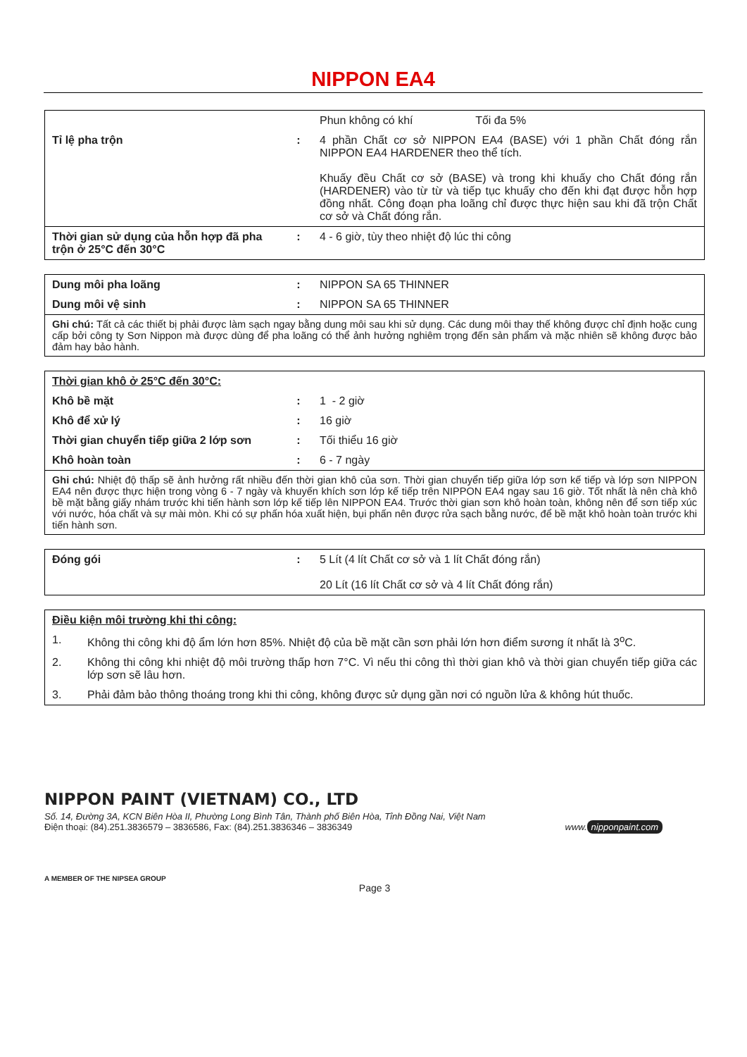NIPPON EA4
| | | Phun không có khí Tối đa 5% |
| Tỉ lệ pha trộn | : | 4 phần Chất cơ sở NIPPON EA4 (BASE) với 1 phần Chất đóng rắn NIPPON EA4 HARDENER theo thể tích. Khuấy đều Chất cơ sở (BASE) và trong khi khuấy cho Chất đóng rắn (HARDENER) vào từ từ và tiếp tục khuấy cho đến khi đạt được hỗn hợp đồng nhất. Công đoạn pha loãng chỉ được thực hiện sau khi đã trộn Chất cơ sở và Chất đóng rắn. |
| Thời gian sử dụng của hỗn hợp đã pha trộn ở 25°C đến 30°C | : | 4 - 6 giờ, tùy theo nhiệt độ lúc thi công |
| Dung môi pha loãng | : | NIPPON SA 65 THINNER |
| Dung môi vệ sinh | : | NIPPON SA 65 THINNER |
| Ghi chú: Tất cả các thiết bị phải được làm sạch ngay bằng dung môi sau khi sử dụng. Các dung môi thay thế không được chỉ định hoặc cung cấp bởi công ty Sơn Nippon mà được dùng để pha loãng có thể ảnh hưởng nghiêm trọng đến sản phẩm và mặc nhiên sẽ không được bảo đảm hay bảo hành. | | |
| Thời gian khô ở 25°C đến 30°C: | | |
| Khô bề mặt | : | 1 - 2 giờ |
| Khô để xử lý | : | 16 giờ |
| Thời gian chuyển tiếp giữa 2 lớp sơn | : | Tối thiểu 16 giờ |
| Khô hoàn toàn | : | 6 - 7 ngày |
| Ghi chú: Nhiệt độ thấp sẽ ảnh hưởng rất nhiều đến thời gian khô của sơn. Thời gian chuyển tiếp giữa lớp sơn kế tiếp và lớp sơn NIPPON EA4 nên được thực hiện trong vòng 6 - 7 ngày và khuyến khích sơn lớp kế tiếp trên NIPPON EA4 ngay sau 16 giờ. Tốt nhất là nên chà khô bề mặt bằng giấy nhám trước khi tiến hành sơn lớp kế tiếp lên NIPPON EA4. Trước thời gian sơn khô hoàn toàn, không nên để sơn tiếp xúc với nước, hóa chất và sự mài mòn. Khi có sự phấn hóa xuất hiện, bụi phấn nên được rửa sạch bằng nước, để bề mặt khô hoàn toàn trước khi tiến hành sơn. | | |
| Đóng gói | : | 5 Lít (4 lít Chất cơ sở và 1 lít Chất đóng rắn) 20 Lít (16 lít Chất cơ sở và 4 lít Chất đóng rắn) |
| Điều kiện môi trường khi thi công: | |
| 1. | Không thi công khi độ ẩm lớn hơn 85%. Nhiệt độ của bề mặt cần sơn phải lớn hơn điểm sương ít nhất là 3<sup>o</sup>C. |
| 2. | Không thi công khi nhiệt độ môi trường thấp hơn 7°C. Vì nếu thi công thì thời gian khô và thời gian chuyển tiếp giữa các lớp sơn sẽ lâu hơn. |
| 3. | Phải đảm bảo thông thoáng trong khi thi công, không được sử dụng gần nơi có nguồn lửa & không hút thuốc. |
NIPPON PAINT (VIETNAM) CO., LTD
Số. 14, Đường 3A, KCN Biên Hòa II, Phường Long Bình Tân, Thành phố Biên Hòa, Tỉnh Đồng Nai, Việt Nam
Điện thoại: (84).251.3836579 – 3836586, Fax: (84).251.3836346 – 3836349 www. nipponpaint.com
A MEMBER OF THE NIPSEA GROUP
Page 3